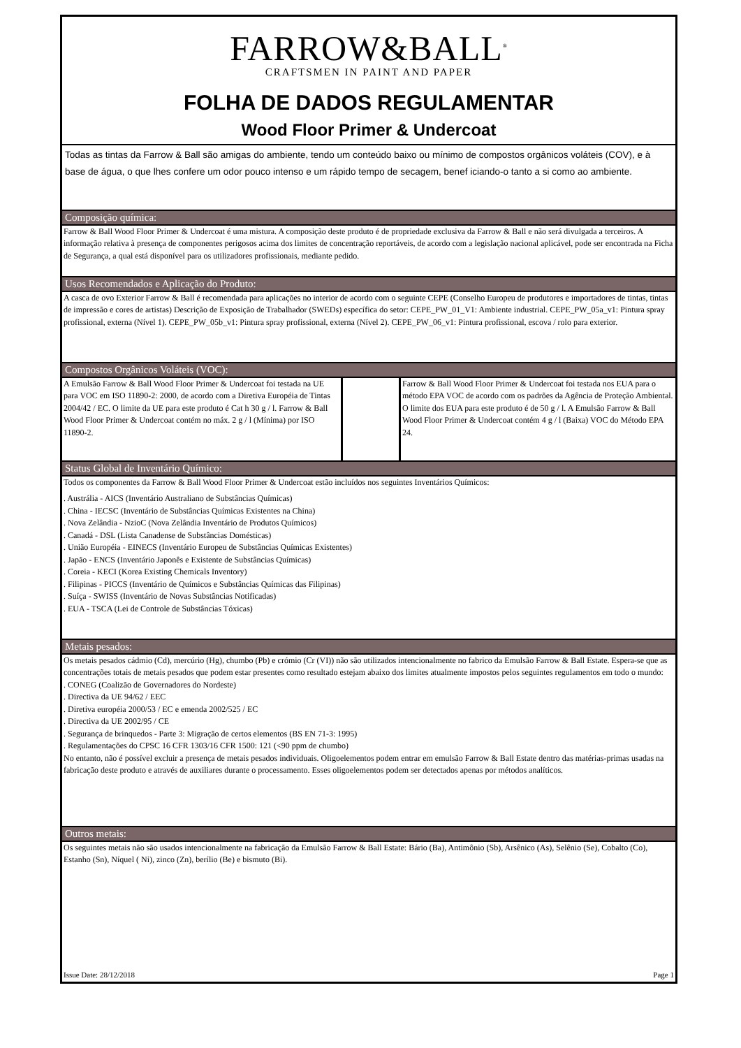FARROW&BALL<sup>®</sup>
CRAFTSMEN IN PAINT AND PAPER
FOLHA DE DADOS REGULAMENTAR
Wood Floor Primer & Undercoat
Todas as tintas da Farrow & Ball são amigas do ambiente, tendo um conteúdo baixo ou mínimo de compostos orgânicos voláteis (COV), e à base de água, o que lhes confere um odor pouco intenso e um rápido tempo de secagem, benef iciando-o tanto a si como ao ambiente.
Composição química:
Farrow & Ball Wood Floor Primer & Undercoat é uma mistura. A composição deste produto é de propriedade exclusiva da Farrow & Ball e não será divulgada a terceiros. A informação relativa à presença de componentes perigosos acima dos limites de concentração reportáveis, de acordo com a legislação nacional aplicável, pode ser encontrada na Ficha de Segurança, a qual está disponível para os utilizadores profissionais, mediante pedido.
Usos Recomendados e Aplicação do Produto:
A casca de ovo Exterior Farrow & Ball é recomendada para aplicações no interior de acordo com o seguinte CEPE (Conselho Europeu de produtores e importadores de tintas, tintas de impressão e cores de artistas) Descrição de Exposição de Trabalhador (SWEDs) específica do setor: CEPE_PW_01_V1: Ambiente industrial. CEPE_PW_05a_v1: Pintura spray profissional, externa (Nível 1). CEPE_PW_05b_v1: Pintura spray profissional, externa (Nível 2). CEPE_PW_06_v1: Pintura profissional, escova / rolo para exterior.
Compostos Orgânicos Voláteis (VOC):
| A Emulsão Farrow & Ball Wood Floor Primer & Undercoat foi testada na UE para VOC em ISO 11890-2: 2000, de acordo com a Diretiva Européia de Tintas 2004/42 / EC. O limite da UE para este produto é Cat h 30 g / l. Farrow & Ball Wood Floor Primer & Undercoat contém no máx. 2 g / l (Mínima) por ISO 11890-2. | | Farrow & Ball Wood Floor Primer & Undercoat foi testada nos EUA para o método EPA VOC de acordo com os padrões da Agência de Proteção Ambiental. O limite dos EUA para este produto é de 50 g / l. A Emulsão Farrow & Ball Wood Floor Primer & Undercoat contém 4 g / l (Baixa) VOC do Método EPA 24. |
Status Global de Inventário Químico:
Todos os componentes da Farrow & Ball Wood Floor Primer & Undercoat estão incluídos nos seguintes Inventários Químicos:
. Austrália - AICS (Inventário Australiano de Substâncias Químicas)
. China - IECSC (Inventário de Substâncias Químicas Existentes na China)
. Nova Zelândia - NzioC (Nova Zelândia Inventário de Produtos Químicos)
. Canadá - DSL (Lista Canadense de Substâncias Domésticas)
. União Européia - EINECS (Inventário Europeu de Substâncias Químicas Existentes)
. Japão - ENCS (Inventário Japonês e Existente de Substâncias Químicas)
. Coreia - KECI (Korea Existing Chemicals Inventory)
. Filipinas - PICCS (Inventário de Químicos e Substâncias Químicas das Filipinas)
. Suíça - SWISS (Inventário de Novas Substâncias Notificadas)
. EUA - TSCA (Lei de Controle de Substâncias Tóxicas)
Metais pesados:
Os metais pesados cádmio (Cd), mercúrio (Hg), chumbo (Pb) e crómio (Cr (VI)) não são utilizados intencionalmente no fabrico da Emulsão Farrow & Ball Estate. Espera-se que as concentrações totais de metais pesados que podem estar presentes como resultado estejam abaixo dos limites atualmente impostos pelos seguintes regulamentos em todo o mundo:
. CONEG (Coalizão de Governadores do Nordeste)
. Directiva da UE 94/62 / EEC
. Diretiva européia 2000/53 / EC e emenda 2002/525 / EC
. Directiva da UE 2002/95 / CE
. Segurança de brinquedos - Parte 3: Migração de certos elementos (BS EN 71-3: 1995)
. Regulamentações do CPSC 16 CFR 1303/16 CFR 1500: 121 (<90 ppm de chumbo)
No entanto, não é possível excluir a presença de metais pesados individuais. Oligoelementos podem entrar em emulsão Farrow & Ball Estate dentro das matérias-primas usadas na fabricação deste produto e através de auxiliares durante o processamento. Esses oligoelementos podem ser detectados apenas por métodos analíticos.
Outros metais:
Os seguintes metais não são usados intencionalmente na fabricação da Emulsão Farrow & Ball Estate: Bário (Ba), Antimônio (Sb), Arsênico (As), Selênio (Se), Cobalto (Co), Estanho (Sn), Níquel ( Ni), zinco (Zn), berílio (Be) e bismuto (Bi).
Issue Date: 28/12/2018 Page 1